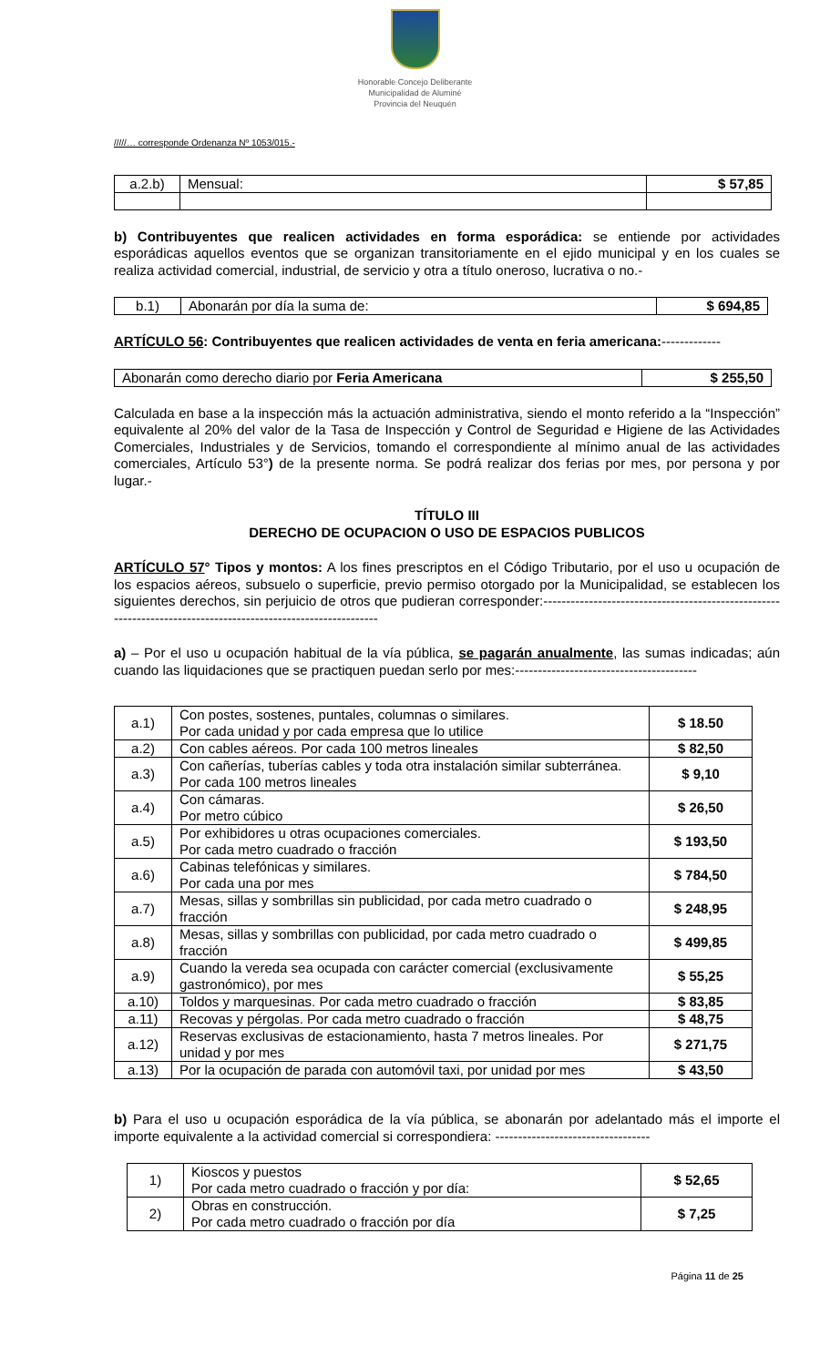Honorable Concejo Deliberante
Municipalidad de Aluminé
Provincia del Neuquén
/////… corresponde Ordenanza Nº 1053/015.-
| a.2.b) | Mensual: | $ 57,85 |
b) Contribuyentes que realicen actividades en forma esporádica: se entiende por actividades esporádicas aquellos eventos que se organizan transitoriamente en el ejido municipal y en los cuales se realiza actividad comercial, industrial, de servicio y otra a título oneroso, lucrativa o no.-
| b.1) | Abonarán por día la suma de: | $ 694,85 |
ARTÍCULO 56: Contribuyentes que realicen actividades de venta en feria americana:-------------
| Abonarán como derecho diario por Feria Americana | $ 255,50 |
Calculada en base a la inspección más la actuación administrativa, siendo el monto referido a la “Inspección” equivalente al 20% del valor de la Tasa de Inspección y Control de Seguridad e Higiene de las Actividades Comerciales, Industriales y de Servicios, tomando el correspondiente al mínimo anual de las actividades comerciales, Artículo 53°) de la presente norma. Se podrá realizar dos ferias por mes, por persona y por lugar.-
TÍTULO III
DERECHO DE OCUPACION O USO DE ESPACIOS PUBLICOS
ARTÍCULO 57° Tipos y montos: A los fines prescriptos en el Código Tributario, por el uso u ocupación de los espacios aéreos, subsuelo o superficie, previo permiso otorgado por la Municipalidad, se establecen los siguientes derechos, sin perjuicio de otros que pudieran corresponder:--------------------------------------------------------------------------------------------------------------
a) – Por el uso u ocupación habitual de la vía pública, se pagarán anualmente, las sumas indicadas; aún cuando las liquidaciones que se practiquen puedan serlo por mes:----------------------------------------
| a.1) | Con postes, sostenes, puntales, columnas o similares. Por cada unidad y por cada empresa que lo utilice | $ 18.50 |
| a.2) | Con cables aéreos. Por cada 100 metros lineales | $ 82,50 |
| a.3) | Con cañerías, tuberías cables y toda otra instalación similar subterránea. Por cada 100 metros lineales | $ 9,10 |
| a.4) | Con cámaras. Por metro cúbico | $ 26,50 |
| a.5) | Por exhibidores u otras ocupaciones comerciales. Por cada metro cuadrado o fracción | $ 193,50 |
| a.6) | Cabinas telefónicas y similares. Por cada una por mes | $ 784,50 |
| a.7) | Mesas, sillas y sombrillas sin publicidad, por cada metro cuadrado o fracción | $ 248,95 |
| a.8) | Mesas, sillas y sombrillas con publicidad, por cada metro cuadrado o fracción | $ 499,85 |
| a.9) | Cuando la vereda sea ocupada con carácter comercial (exclusivamente gastronómico), por mes | $ 55,25 |
| a.10) | Toldos y marquesinas. Por cada metro cuadrado o fracción | $ 83,85 |
| a.11) | Recovas y pérgolas. Por cada metro cuadrado o fracción | $ 48,75 |
| a.12) | Reservas exclusivas de estacionamiento, hasta 7 metros lineales. Por unidad y por mes | $ 271,75 |
| a.13) | Por la ocupación de parada con automóvil taxi, por unidad por mes | $ 43,50 |
b) Para el uso u ocupación esporádica de la vía pública, se abonarán por adelantado más el importe el importe equivalente a la actividad comercial si correspondiera: ----------------------------------
| 1) | Kioscos y puestos Por cada metro cuadrado o fracción y por día: | $ 52,65 |
| 2) | Obras en construcción. Por cada metro cuadrado o fracción por día | $ 7,25 |
Página 11 de 25